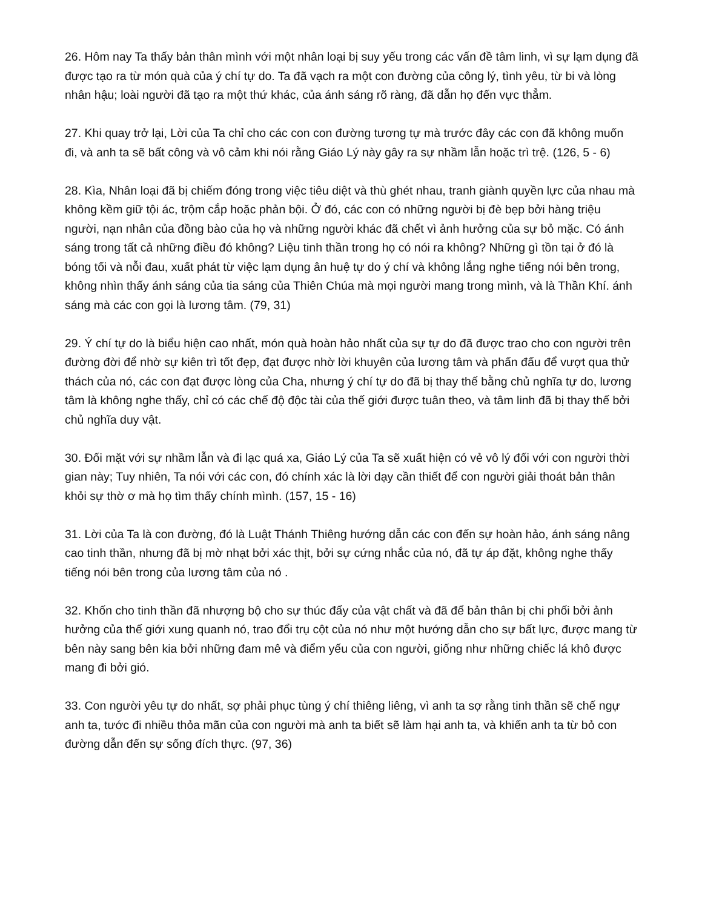26. Hôm nay Ta thấy bản thân mình với một nhân loại bị suy yếu trong các vấn đề tâm linh, vì sự lạm dụng đã được tạo ra từ món quà của ý chí tự do. Ta đã vạch ra một con đường của công lý, tình yêu, từ bi và lòng nhân hậu; loài người đã tạo ra một thứ khác, của ánh sáng rõ ràng, đã dẫn họ đến vực thẳm.
27. Khi quay trở lại, Lời của Ta chỉ cho các con con đường tương tự mà trước đây các con đã không muốn đi, và anh ta sẽ bất công và vô cảm khi nói rằng Giáo Lý này gây ra sự nhầm lẫn hoặc trì trệ. (126, 5 - 6)
28. Kìa, Nhân loại đã bị chiếm đóng trong việc tiêu diệt và thù ghét nhau, tranh giành quyền lực của nhau mà không kềm giữ tội ác, trộm cắp hoặc phản bội. Ở đó, các con có những người bị đè bẹp bởi hàng triệu người, nạn nhân của đồng bào của họ và những người khác đã chết vì ảnh hưởng của sự bỏ mặc. Có ánh sáng trong tất cả những điều đó không? Liệu tinh thần trong họ có nói ra không? Những gì tồn tại ở đó là bóng tối và nỗi đau, xuất phát từ việc lạm dụng ân huệ tự do ý chí và không lắng nghe tiếng nói bên trong, không nhìn thấy ánh sáng của tia sáng của Thiên Chúa mà mọi người mang trong mình, và là Thần Khí. ánh sáng mà các con gọi là lương tâm. (79, 31)
29. Ý chí tự do là biểu hiện cao nhất, món quà hoàn hảo nhất của sự tự do đã được trao cho con người trên đường đời để nhờ sự kiên trì tốt đẹp, đạt được nhờ lời khuyên của lương tâm và phấn đấu để vượt qua thử thách của nó, các con đạt được lòng của Cha, nhưng ý chí tự do đã bị thay thế bằng chủ nghĩa tự do, lương tâm là không nghe thấy, chỉ có các chế độ độc tài của thế giới được tuân theo, và tâm linh đã bị thay thế bởi chủ nghĩa duy vật.
30. Đối mặt với sự nhầm lẫn và đi lạc quá xa, Giáo Lý của Ta sẽ xuất hiện có vẻ vô lý đối với con người thời gian này; Tuy nhiên, Ta nói với các con, đó chính xác là lời dạy cần thiết để con người giải thoát bản thân khỏi sự thờ ơ mà họ tìm thấy chính mình. (157, 15 - 16)
31. Lời của Ta là con đường, đó là Luật Thánh Thiêng hướng dẫn các con đến sự hoàn hảo, ánh sáng nâng cao tinh thần, nhưng đã bị mờ nhạt bởi xác thịt, bởi sự cứng nhắc của nó, đã tự áp đặt, không nghe thấy tiếng nói bên trong của lương tâm của nó .
32. Khốn cho tinh thần đã nhượng bộ cho sự thúc đẩy của vật chất và đã để bản thân bị chi phối bởi ảnh hưởng của thế giới xung quanh nó, trao đổi trụ cột của nó như một hướng dẫn cho sự bất lực, được mang từ bên này sang bên kia bởi những đam mê và điểm yếu của con người, giống như những chiếc lá khô được mang đi bởi gió.
33. Con người yêu tự do nhất, sợ phải phục tùng ý chí thiêng liêng, vì anh ta sợ rằng tinh thần sẽ chế ngự anh ta, tước đi nhiều thỏa mãn của con người mà anh ta biết sẽ làm hại anh ta, và khiến anh ta từ bỏ con đường dẫn đến sự sống đích thực. (97, 36)